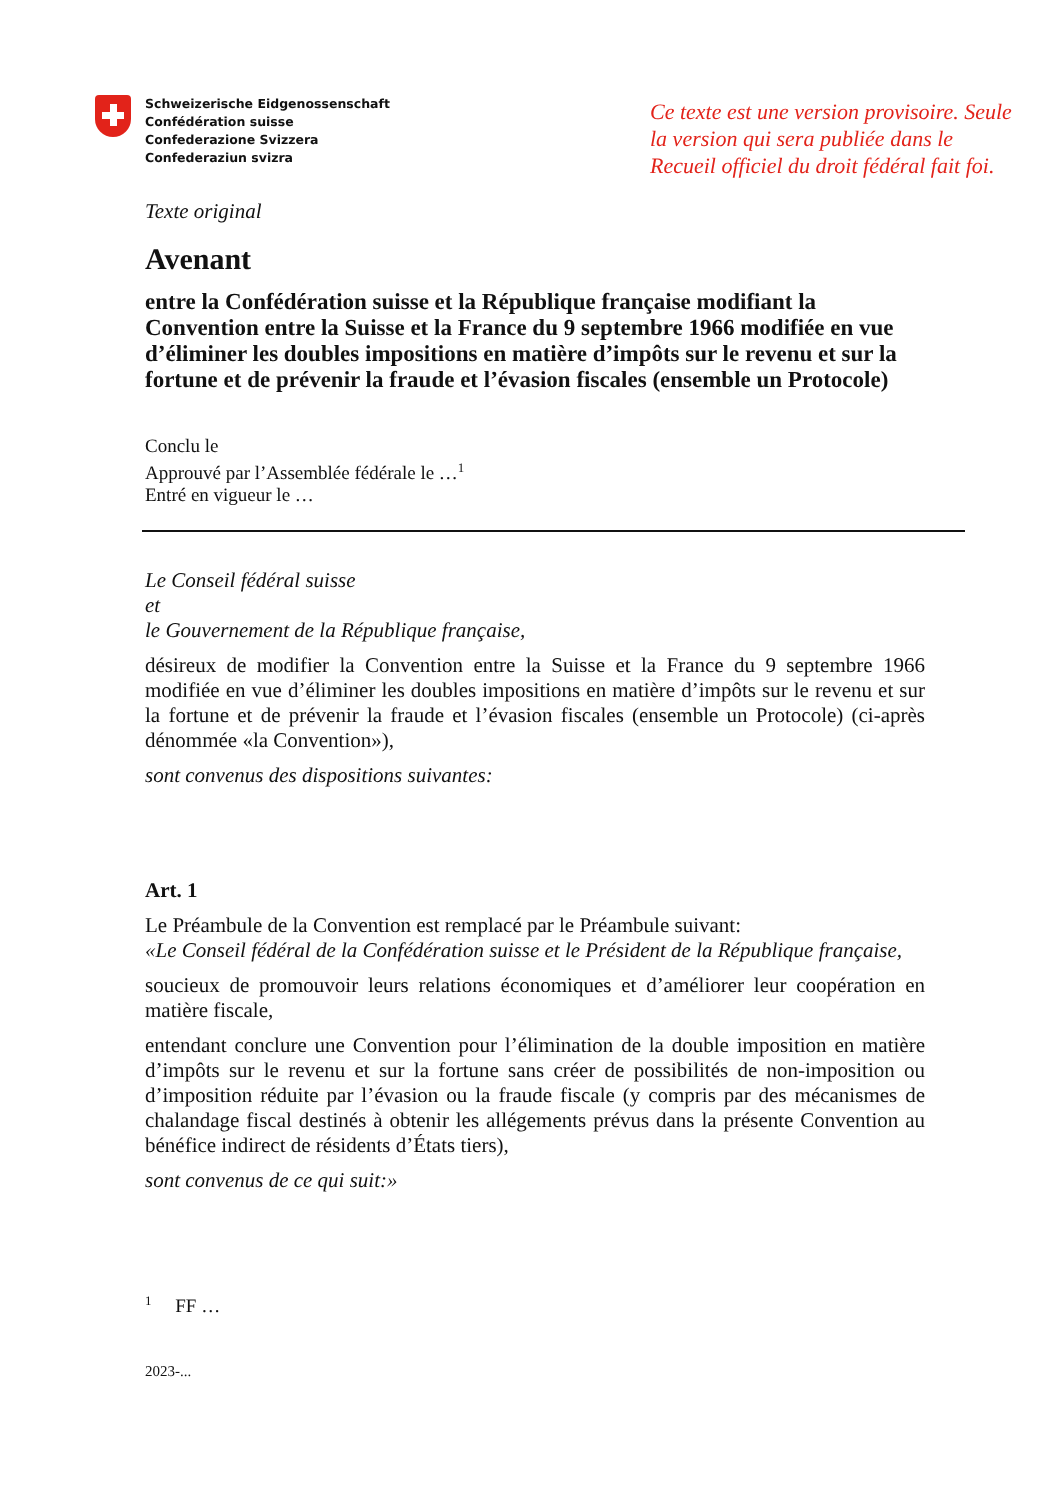Schweizerische Eidgenossenschaft
Confédération suisse
Confederazione Svizzera
Confederaziun svizra
Ce texte est une version provisoire. Seule la version qui sera publiée dans le Recueil officiel du droit fédéral fait foi.
Texte original
Avenant
entre la Confédération suisse et la République française modifiant la Convention entre la Suisse et la France du 9 septembre 1966 modifiée en vue d’éliminer les doubles impositions en matière d’impôts sur le revenu et sur la fortune et de prévenir la fraude et l’évasion fiscales (ensemble un Protocole)
Conclu le
Approuvé par l’Assemblée fédérale le …<sup>1</sup>
Entré en vigueur le …
Le Conseil fédéral suisse
et
le Gouvernement de la République française,
désireux de modifier la Convention entre la Suisse et la France du 9 septembre 1966 modifiée en vue d’éliminer les doubles impositions en matière d’impôts sur le revenu et sur la fortune et de prévenir la fraude et l’évasion fiscales (ensemble un Protocole) (ci-après dénommée «la Convention»),
sont convenus des dispositions suivantes:
Art. 1
Le Préambule de la Convention est remplacé par le Préambule suivant:
«Le Conseil fédéral de la Confédération suisse et le Président de la République française,
soucieux de promouvoir leurs relations économiques et d’améliorer leur coopération en matière fiscale,
entendant conclure une Convention pour l’élimination de la double imposition en matière d’impôts sur le revenu et sur la fortune sans créer de possibilités de non-imposition ou d’imposition réduite par l’évasion ou la fraude fiscale (y compris par des mécanismes de chalandage fiscal destinés à obtenir les allégements prévus dans la présente Convention au bénéfice indirect de résidents d’États tiers),
sont convenus de ce qui suit:»
<sup>1</sup> FF …
2023-...